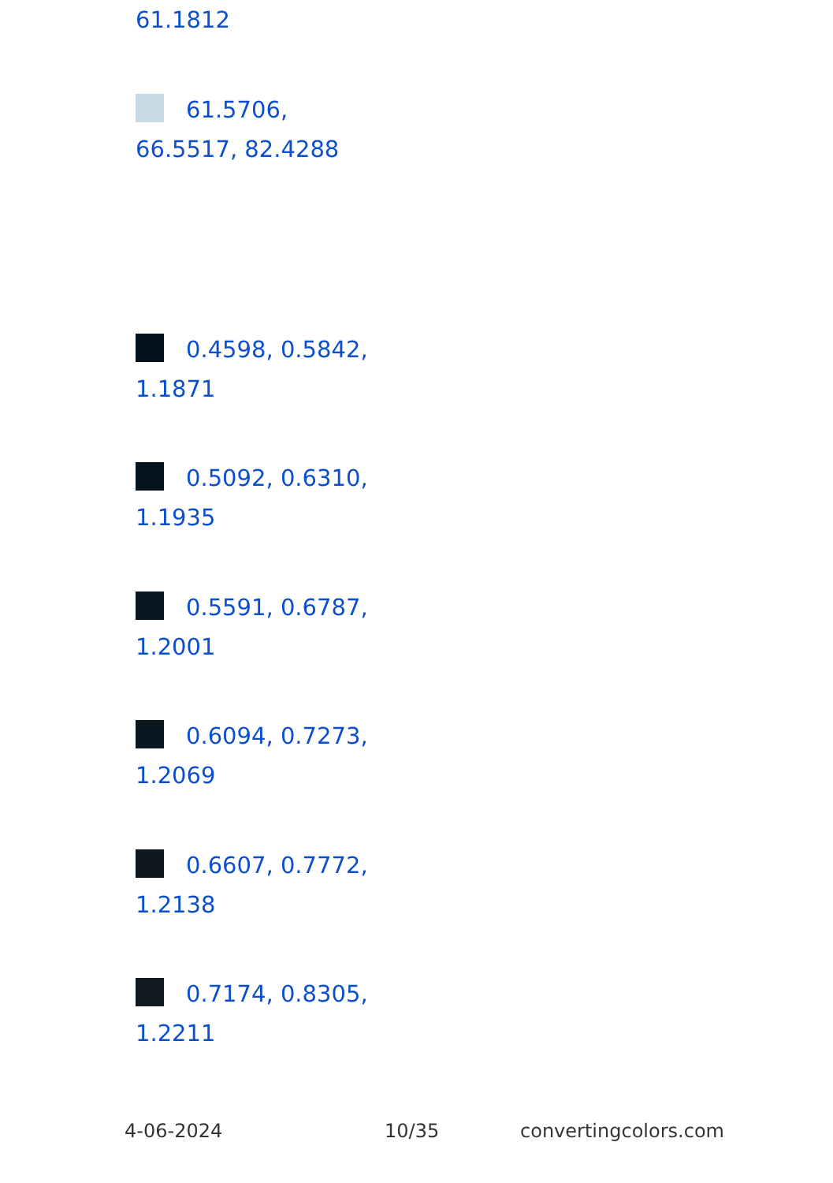61.1812
61.5706, 66.5517, 82.4288
0.4598, 0.5842, 1.1871
0.5092, 0.6310, 1.1935
0.5591, 0.6787, 1.2001
0.6094, 0.7273, 1.2069
0.6607, 0.7772, 1.2138
0.7174, 0.8305, 1.2211
4-06-2024 10/35 convertingcolors.com